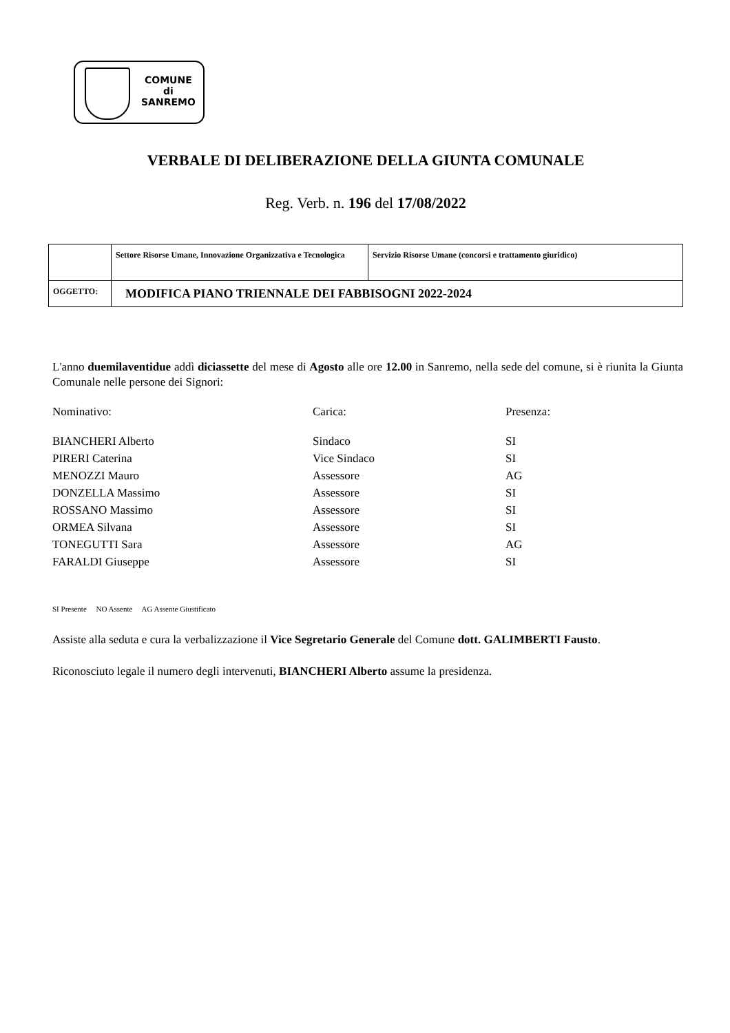COMUNE
di
SANREMO
VERBALE DI DELIBERAZIONE DELLA GIUNTA COMUNALE
Reg. Verb. n. 196 del 17/08/2022
| | Settore Risorse Umane, Innovazione Organizzativa e Tecnologica | Servizio Risorse Umane (concorsi e trattamento giuridico) |
| OGGETTO: | MODIFICA PIANO TRIENNALE DEI FABBISOGNI 2022-2024 | |
L'anno duemilaventidue addì diciassette del mese di Agosto alle ore 12.00 in Sanremo, nella sede del comune, si è riunita la Giunta Comunale nelle persone dei Signori:
| Nominativo: | Carica: | Presenza: |
| BIANCHERI Alberto | Sindaco | SI |
| PIRERI Caterina | Vice Sindaco | SI |
| MENOZZI Mauro | Assessore | AG |
| DONZELLA Massimo | Assessore | SI |
| ROSSANO Massimo | Assessore | SI |
| ORMEA Silvana | Assessore | SI |
| TONEGUTTI Sara | Assessore | AG |
| FARALDI Giuseppe | Assessore | SI |
SI Presente NO Assente AG Assente Giustificato
Assiste alla seduta e cura la verbalizzazione il Vice Segretario Generale del Comune dott. GALIMBERTI Fausto.
Riconosciuto legale il numero degli intervenuti, BIANCHERI Alberto assume la presidenza.